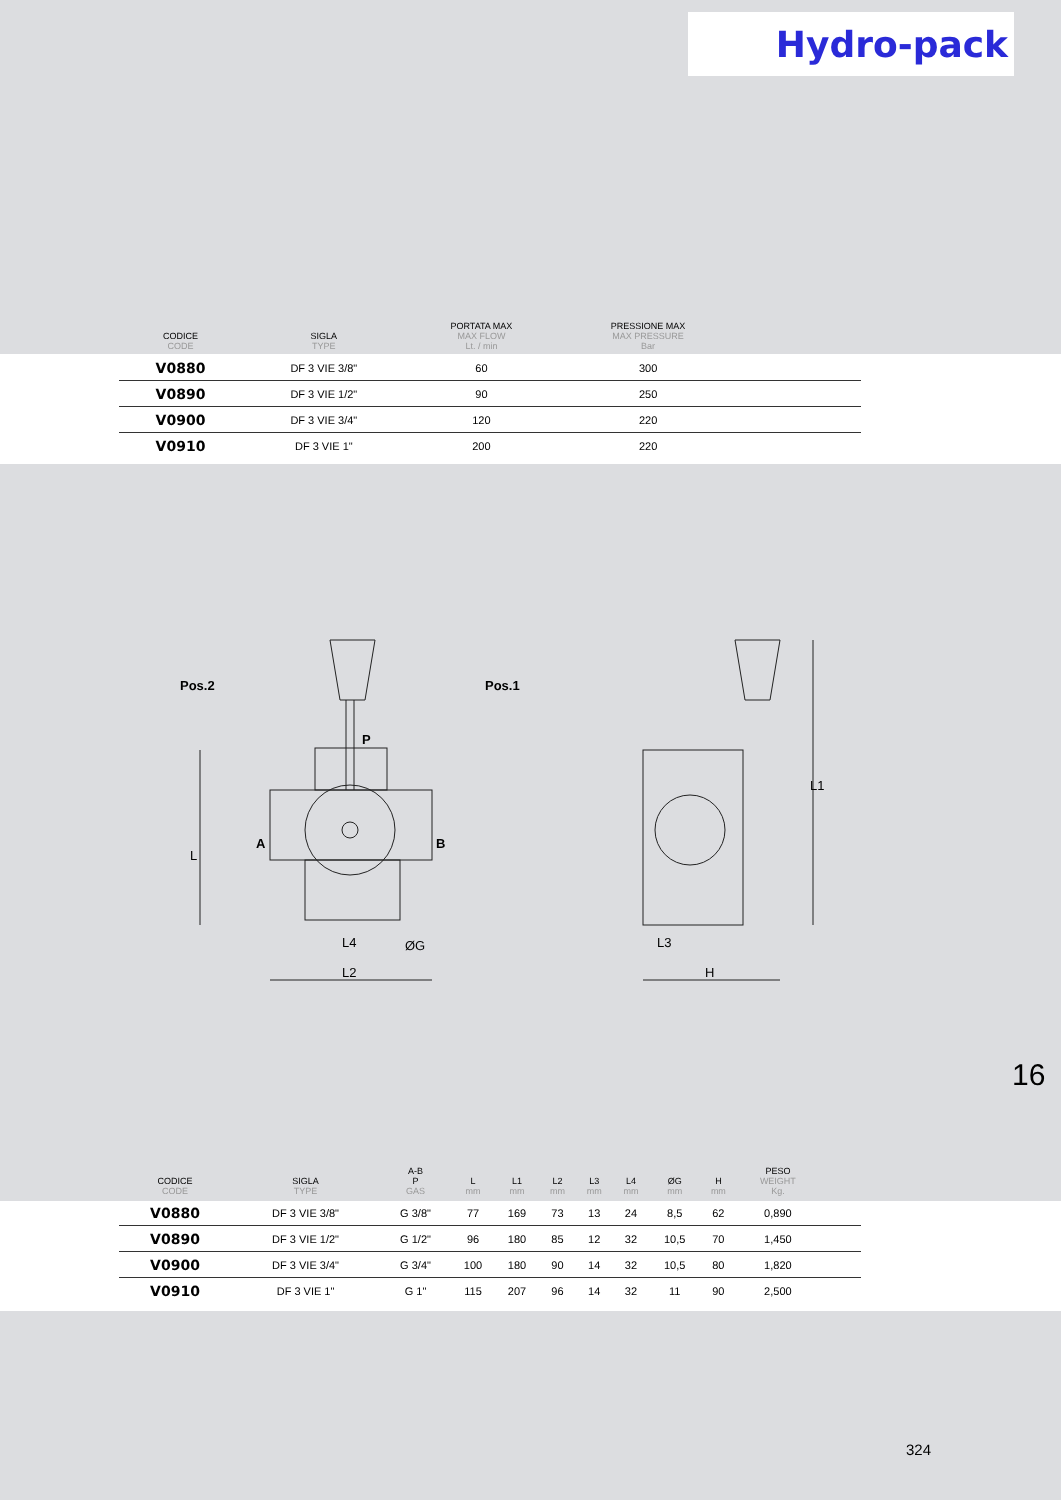Hydro-pack
| CODICE CODE | SIGLA TYPE | PORTATA MAX MAX FLOW Lt. / min | PRESSIONE MAX MAX PRESSURE Bar | |
| --- | --- | --- | --- | --- |
| V0880 | DF 3 VIE 3/8" | 60 | 300 | |
| V0890 | DF 3 VIE 1/2" | 90 | 250 | |
| V0900 | DF 3 VIE 3/4" | 120 | 220 | |
| V0910 | DF 3 VIE 1" | 200 | 220 | |
Pos.2
Pos.1
A
B
P
L
L4
ØG
L2
L3
H
L1
16
| CODICE CODE | SIGLA TYPE | A-B P GAS | L mm | L1 mm | L2 mm | L3 mm | L4 mm | ØG mm | H mm | PESO WEIGHT Kg. | |
| --- | --- | --- | --- | --- | --- | --- | --- | --- | --- | --- | --- |
| V0880 | DF 3 VIE 3/8" | G 3/8" | 77 | 169 | 73 | 13 | 24 | 8,5 | 62 | 0,890 | |
| V0890 | DF 3 VIE 1/2" | G 1/2" | 96 | 180 | 85 | 12 | 32 | 10,5 | 70 | 1,450 | |
| V0900 | DF 3 VIE 3/4" | G 3/4" | 100 | 180 | 90 | 14 | 32 | 10,5 | 80 | 1,820 | |
| V0910 | DF 3 VIE 1" | G 1" | 115 | 207 | 96 | 14 | 32 | 11 | 90 | 2,500 | |
324